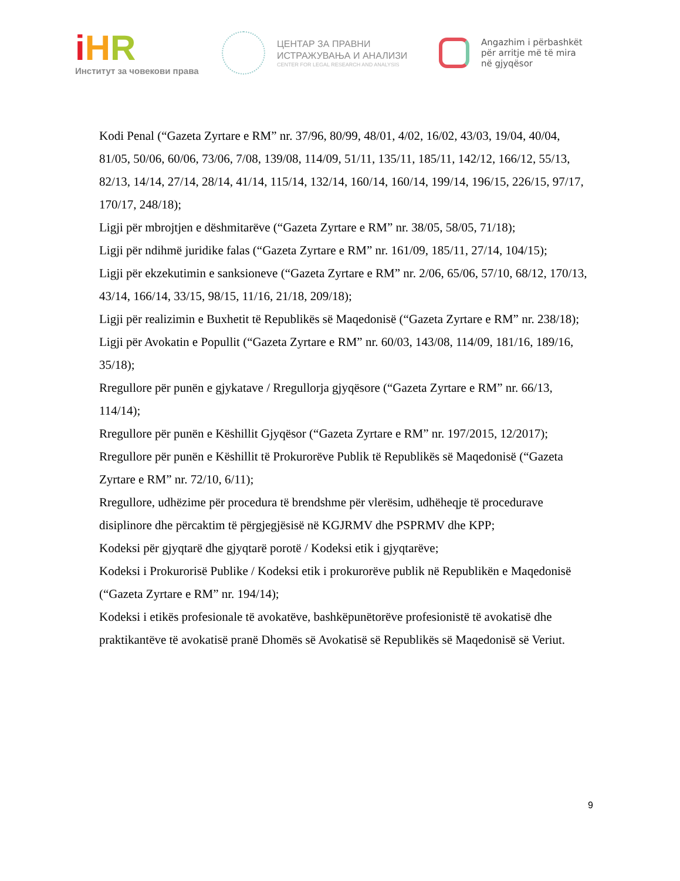iHR
Институт за човекови права
ЦЕНТАР ЗА ПРАВНИ
ИСТРАЖУВАЊА И АНАЛИЗИ
CENTER FOR LEGAL RESEARCH AND ANALYSIS
Angazhim i përbashkët
për arritje më të mira
në gjyqësor
Kodi Penal (“Gazeta Zyrtare e RM” nr. 37/96, 80/99, 48/01, 4/02, 16/02, 43/03, 19/04, 40/04, 81/05, 50/06, 60/06, 73/06, 7/08, 139/08, 114/09, 51/11, 135/11, 185/11, 142/12, 166/12, 55/13, 82/13, 14/14, 27/14, 28/14, 41/14, 115/14, 132/14, 160/14, 160/14, 199/14, 196/15, 226/15, 97/17, 170/17, 248/18);
Ligji për mbrojtjen e dëshmitarëve (“Gazeta Zyrtare e RM” nr. 38/05, 58/05, 71/18);
Ligji për ndihmë juridike falas (“Gazeta Zyrtare e RM” nr. 161/09, 185/11, 27/14, 104/15);
Ligji për ekzekutimin e sanksioneve (“Gazeta Zyrtare e RM” nr. 2/06, 65/06, 57/10, 68/12, 170/13, 43/14, 166/14, 33/15, 98/15, 11/16, 21/18, 209/18);
Ligji për realizimin e Buxhetit të Republikës së Maqedonisë (“Gazeta Zyrtare e RM” nr. 238/18);
Ligji për Avokatin e Popullit (“Gazeta Zyrtare e RM” nr. 60/03, 143/08, 114/09, 181/16, 189/16, 35/18);
Rregullore për punën e gjykatave / Rregullorja gjyqësore (“Gazeta Zyrtare e RM” nr. 66/13, 114/14);
Rregullore për punën e Këshillit Gjyqësor (“Gazeta Zyrtare e RM” nr. 197/2015, 12/2017);
Rregullore për punën e Këshillit të Prokurorëve Publik të Republikës së Maqedonisë (“Gazeta Zyrtare e RM” nr. 72/10, 6/11);
Rregullore, udhëzime për procedura të brendshme për vlerësim, udhëheqje të procedurave disiplinore dhe përcaktim të përgjegjësisë në KGJRMV dhe PSPRMV dhe KPP;
Kodeksi për gjyqtarë dhe gjyqtarë porotë / Kodeksi etik i gjyqtarëve;
Kodeksi i Prokurorisë Publike / Kodeksi etik i prokurorëve publik në Republikën e Maqedonisë (“Gazeta Zyrtare e RM” nr. 194/14);
Kodeksi i etikës profesionale të avokatëve, bashkëpunëtorëve profesionistë të avokatisë dhe praktikantëve të avokatisë pranë Dhomës së Avokatisë së Republikës së Maqedonisë së Veriut.
9